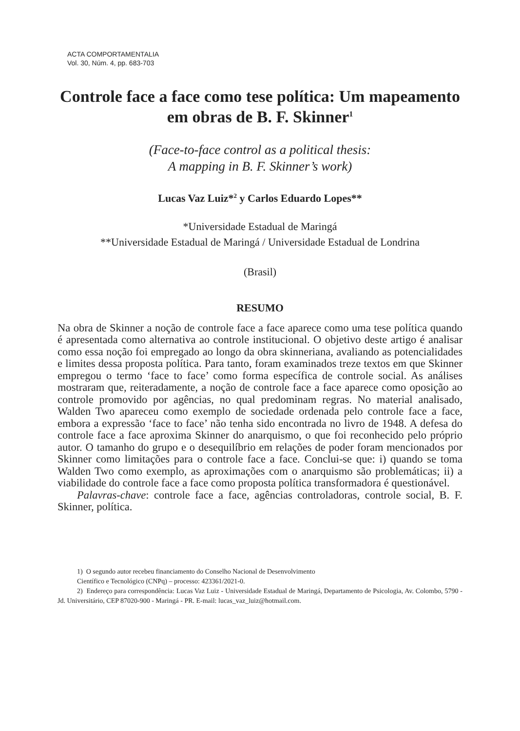ACTA COMPORTAMENTALIA
Vol. 30, Núm. 4, pp. 683-703
Controle face a face como tese política: Um mapeamento em obras de B. F. Skinner<sup>1</sup>
(Face-to-face control as a political thesis:
A mapping in B. F. Skinner’s work)
Lucas Vaz Luiz*<sup>2</sup> y Carlos Eduardo Lopes**
*Universidade Estadual de Maringá
**Universidade Estadual de Maringá / Universidade Estadual de Londrina
(Brasil)
RESUMO
Na obra de Skinner a noção de controle face a face aparece como uma tese política quando é apresentada como alternativa ao controle institucional. O objetivo deste artigo é analisar como essa noção foi empregado ao longo da obra skinneriana, avaliando as potencialidades e limites dessa proposta política. Para tanto, foram examinados treze textos em que Skinner empregou o termo ‘face to face’ como forma específica de controle social. As análises mostraram que, reiteradamente, a noção de controle face a face aparece como oposição ao controle promovido por agências, no qual predominam regras. No material analisado, Walden Two apareceu como exemplo de sociedade ordenada pelo controle face a face, embora a expressão ‘face to face’ não tenha sido encontrada no livro de 1948. A defesa do controle face a face aproxima Skinner do anarquismo, o que foi reconhecido pelo próprio autor. O tamanho do grupo e o desequilíbrio em relações de poder foram mencionados por Skinner como limitações para o controle face a face. Conclui-se que: i) quando se toma Walden Two como exemplo, as aproximações com o anarquismo são problemáticas; ii) a viabilidade do controle face a face como proposta política transformadora é questionável.
Palavras-chave: controle face a face, agências controladoras, controle social, B. F. Skinner, política.
1) O segundo autor recebeu financiamento do Conselho Nacional de Desenvolvimento
Científico e Tecnológico (CNPq) – processo: 423361/2021-0.
2) Endereço para correspondência: Lucas Vaz Luiz - Universidade Estadual de Maringá, Departamento de Psicologia, Av. Colombo, 5790 - Jd. Universitário, CEP 87020-900 - Maringá - PR. E-mail: lucas_vaz_luiz@hotmail.com.